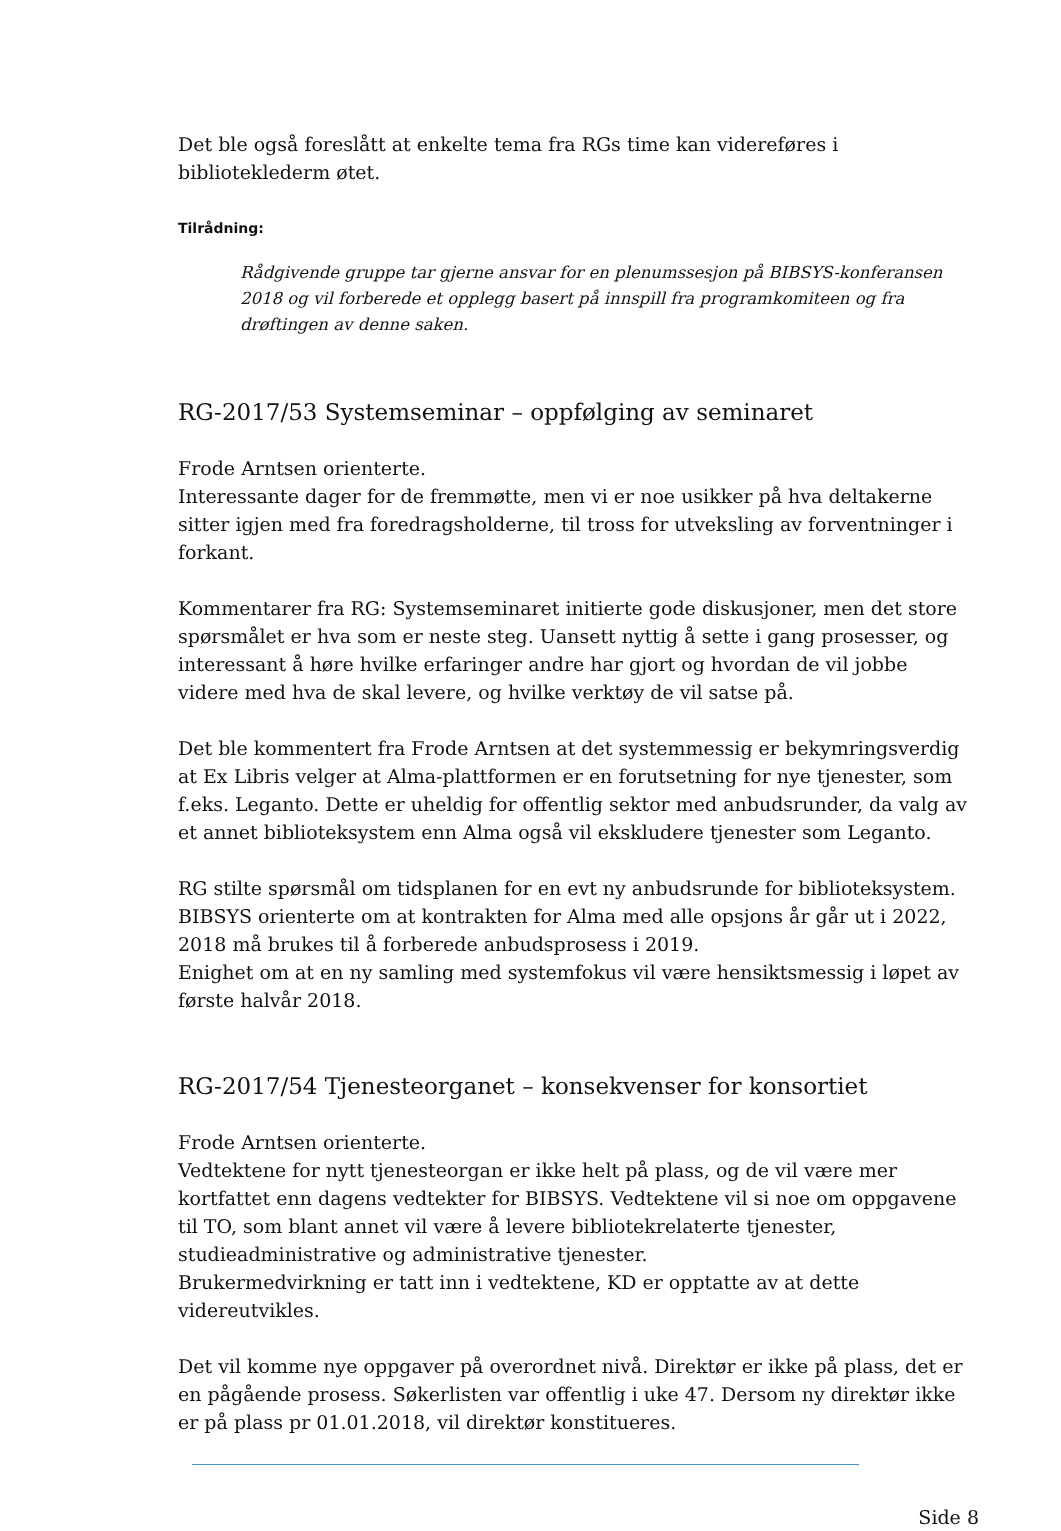Det ble også foreslått at enkelte tema fra RGs time kan videreføres i biblioteklederm øtet.
Tilrådning:
Rådgivende gruppe tar gjerne ansvar for en plenumssesjon på BIBSYS-konferansen 2018 og vil forberede et opplegg basert på innspill fra programkomiteen og fra drøftingen av denne saken.
RG-2017/53 Systemseminar – oppfølging av seminaret
Frode Arntsen orienterte.
Interessante dager for de fremmøtte, men vi er noe usikker på hva deltakerne sitter igjen med fra foredragsholderne, til tross for utveksling av forventninger i forkant.
Kommentarer fra RG: Systemseminaret initierte gode diskusjoner, men det store spørsmålet er hva som er neste steg. Uansett nyttig å sette i gang prosesser, og interessant å høre hvilke erfaringer andre har gjort og hvordan de vil jobbe videre med hva de skal levere, og hvilke verktøy de vil satse på.
Det ble kommentert fra Frode Arntsen at det systemmessig er bekymringsverdig at Ex Libris velger at Alma-plattformen er en forutsetning for nye tjenester, som f.eks. Leganto. Dette er uheldig for offentlig sektor med anbudsrunder, da valg av et annet biblioteksystem enn Alma også vil ekskludere tjenester som Leganto.
RG stilte spørsmål om tidsplanen for en evt ny anbudsrunde for biblioteksystem. BIBSYS orienterte om at kontrakten for Alma med alle opsjons år går ut i 2022, 2018 må brukes til å forberede anbudsprosess i 2019.
Enighet om at en ny samling med systemfokus vil være hensiktsmessig i løpet av første halvår 2018.
RG-2017/54 Tjenesteorganet – konsekvenser for konsortiet
Frode Arntsen orienterte.
Vedtektene for nytt tjenesteorgan er ikke helt på plass, og de vil være mer kortfattet enn dagens vedtekter for BIBSYS. Vedtektene vil si noe om oppgavene til TO, som blant annet vil være å levere bibliotekrelaterte tjenester, studieadministrative og administrative tjenester.
Brukermedvirkning er tatt inn i vedtektene, KD er opptatte av at dette videreutvikles.
Det vil komme nye oppgaver på overordnet nivå. Direktør er ikke på plass, det er en pågående prosess. Søkerlisten var offentlig i uke 47. Dersom ny direktør ikke er på plass pr 01.01.2018, vil direktør konstitueres.
Side 8